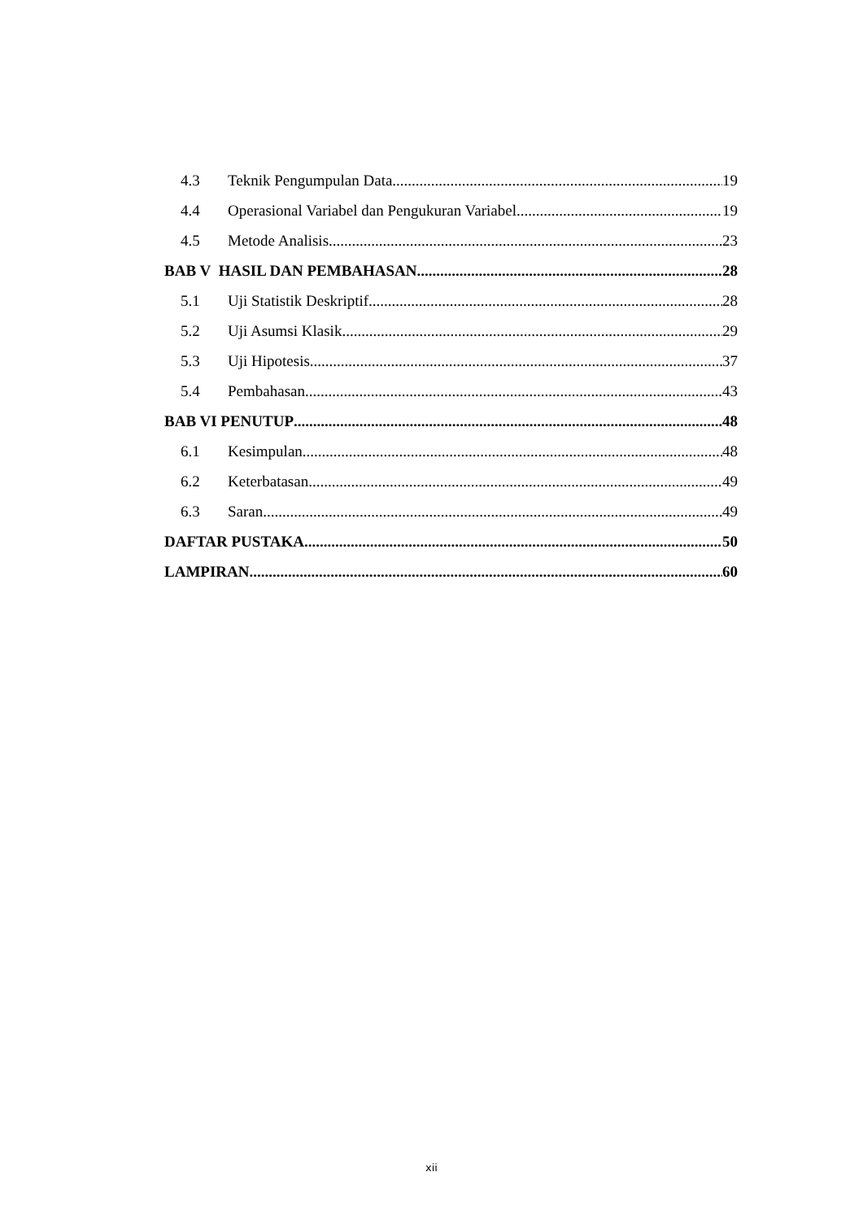4.3 Teknik Pengumpulan Data 19
4.4 Operasional Variabel dan Pengukuran Variabel 19
4.5 Metode Analisis 23
BAB V HASIL DAN PEMBAHASAN 28
5.1 Uji Statistik Deskriptif 28
5.2 Uji Asumsi Klasik 29
5.3 Uji Hipotesis 37
5.4 Pembahasan 43
BAB VI PENUTUP 48
6.1 Kesimpulan 48
6.2 Keterbatasan 49
6.3 Saran 49
DAFTAR PUSTAKA 50
LAMPIRAN 60
xii